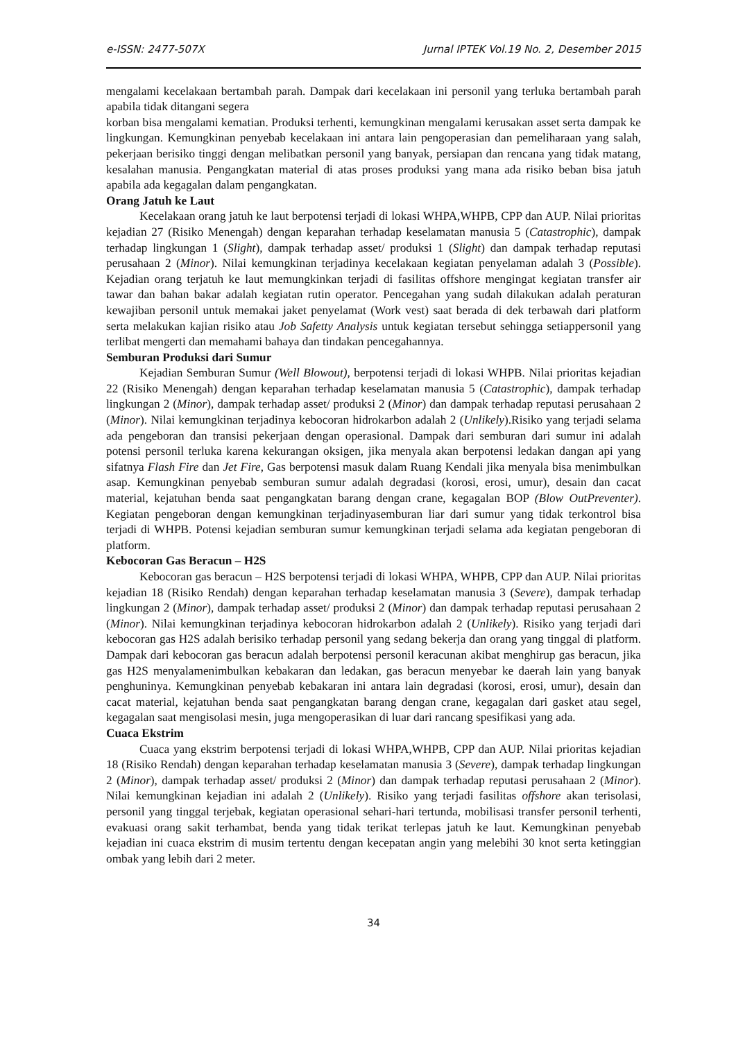e-ISSN: 2477-507X Jurnal IPTEK Vol.19 No. 2, Desember 2015
mengalami kecelakaan bertambah parah. Dampak dari kecelakaan ini personil yang terluka bertambah parah apabila tidak ditangani segera
korban bisa mengalami kematian. Produksi terhenti, kemungkinan mengalami kerusakan asset serta dampak ke lingkungan. Kemungkinan penyebab kecelakaan ini antara lain pengoperasian dan pemeliharaan yang salah, pekerjaan berisiko tinggi dengan melibatkan personil yang banyak, persiapan dan rencana yang tidak matang, kesalahan manusia. Pengangkatan material di atas proses produksi yang mana ada risiko beban bisa jatuh apabila ada kegagalan dalam pengangkatan.
Orang Jatuh ke Laut
Kecelakaan orang jatuh ke laut berpotensi terjadi di lokasi WHPA,WHPB, CPP dan AUP. Nilai prioritas kejadian 27 (Risiko Menengah) dengan keparahan terhadap keselamatan manusia 5 (Catastrophic), dampak terhadap lingkungan 1 (Slight), dampak terhadap asset/ produksi 1 (Slight) dan dampak terhadap reputasi perusahaan 2 (Minor). Nilai kemungkinan terjadinya kecelakaan kegiatan penyelaman adalah 3 (Possible). Kejadian orang terjatuh ke laut memungkinkan terjadi di fasilitas offshore mengingat kegiatan transfer air tawar dan bahan bakar adalah kegiatan rutin operator. Pencegahan yang sudah dilakukan adalah peraturan kewajiban personil untuk memakai jaket penyelamat (Work vest) saat berada di dek terbawah dari platform serta melakukan kajian risiko atau Job Safetty Analysis untuk kegiatan tersebut sehingga setiappersonil yang terlibat mengerti dan memahami bahaya dan tindakan pencegahannya.
Semburan Produksi dari Sumur
Kejadian Semburan Sumur (Well Blowout), berpotensi terjadi di lokasi WHPB. Nilai prioritas kejadian 22 (Risiko Menengah) dengan keparahan terhadap keselamatan manusia 5 (Catastrophic), dampak terhadap lingkungan 2 (Minor), dampak terhadap asset/ produksi 2 (Minor) dan dampak terhadap reputasi perusahaan 2 (Minor). Nilai kemungkinan terjadinya kebocoran hidrokarbon adalah 2 (Unlikely).Risiko yang terjadi selama ada pengeboran dan transisi pekerjaan dengan operasional. Dampak dari semburan dari sumur ini adalah potensi personil terluka karena kekurangan oksigen, jika menyala akan berpotensi ledakan dangan api yang sifatnya Flash Fire dan Jet Fire, Gas berpotensi masuk dalam Ruang Kendali jika menyala bisa menimbulkan asap. Kemungkinan penyebab semburan sumur adalah degradasi (korosi, erosi, umur), desain dan cacat material, kejatuhan benda saat pengangkatan barang dengan crane, kegagalan BOP (Blow OutPreventer). Kegiatan pengeboran dengan kemungkinan terjadinyasemburan liar dari sumur yang tidak terkontrol bisa terjadi di WHPB. Potensi kejadian semburan sumur kemungkinan terjadi selama ada kegiatan pengeboran di platform.
Kebocoran Gas Beracun – H2S
Kebocoran gas beracun – H2S berpotensi terjadi di lokasi WHPA, WHPB, CPP dan AUP. Nilai prioritas kejadian 18 (Risiko Rendah) dengan keparahan terhadap keselamatan manusia 3 (Severe), dampak terhadap lingkungan 2 (Minor), dampak terhadap asset/ produksi 2 (Minor) dan dampak terhadap reputasi perusahaan 2 (Minor). Nilai kemungkinan terjadinya kebocoran hidrokarbon adalah 2 (Unlikely). Risiko yang terjadi dari kebocoran gas H2S adalah berisiko terhadap personil yang sedang bekerja dan orang yang tinggal di platform. Dampak dari kebocoran gas beracun adalah berpotensi personil keracunan akibat menghirup gas beracun, jika gas H2S menyalamenimbulkan kebakaran dan ledakan, gas beracun menyebar ke daerah lain yang banyak penghuninya. Kemungkinan penyebab kebakaran ini antara lain degradasi (korosi, erosi, umur), desain dan cacat material, kejatuhan benda saat pengangkatan barang dengan crane, kegagalan dari gasket atau segel, kegagalan saat mengisolasi mesin, juga mengoperasikan di luar dari rancang spesifikasi yang ada.
Cuaca Ekstrim
Cuaca yang ekstrim berpotensi terjadi di lokasi WHPA,WHPB, CPP dan AUP. Nilai prioritas kejadian 18 (Risiko Rendah) dengan keparahan terhadap keselamatan manusia 3 (Severe), dampak terhadap lingkungan 2 (Minor), dampak terhadap asset/ produksi 2 (Minor) dan dampak terhadap reputasi perusahaan 2 (Minor). Nilai kemungkinan kejadian ini adalah 2 (Unlikely). Risiko yang terjadi fasilitas offshore akan terisolasi, personil yang tinggal terjebak, kegiatan operasional sehari-hari tertunda, mobilisasi transfer personil terhenti, evakuasi orang sakit terhambat, benda yang tidak terikat terlepas jatuh ke laut. Kemungkinan penyebab kejadian ini cuaca ekstrim di musim tertentu dengan kecepatan angin yang melebihi 30 knot serta ketinggian ombak yang lebih dari 2 meter.
34